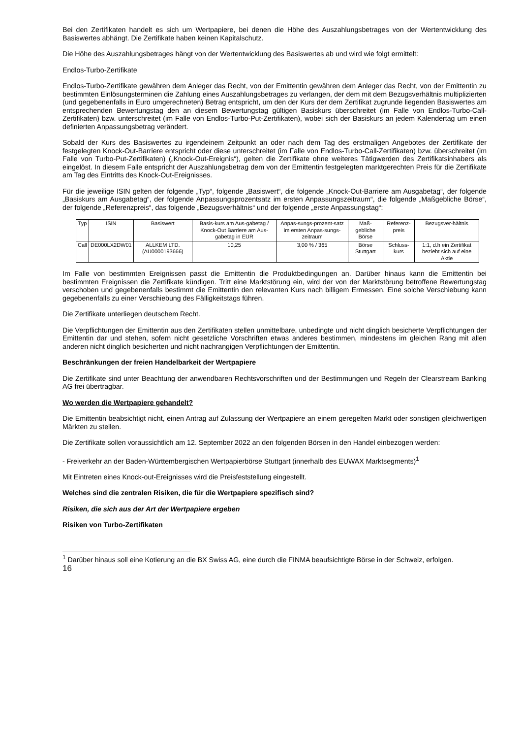Bei den Zertifikaten handelt es sich um Wertpapiere, bei denen die Höhe des Auszahlungsbetrages von der Wertentwicklung des Basiswertes abhängt. Die Zertifikate haben keinen Kapitalschutz.
Die Höhe des Auszahlungsbetrages hängt von der Wertentwicklung des Basiswertes ab und wird wie folgt ermittelt:
Endlos-Turbo-Zertifikate
Endlos-Turbo-Zertifikate gewähren dem Anleger das Recht, von der Emittentin gewähren dem Anleger das Recht, von der Emittentin zu bestimmten Einlösungsterminen die Zahlung eines Auszahlungsbetrages zu verlangen, der dem mit dem Bezugsverhältnis multiplizierten (und gegebenenfalls in Euro umgerechneten) Betrag entspricht, um den der Kurs der dem Zertifikat zugrunde liegenden Basiswertes am entsprechenden Bewertungstag den an diesem Bewertungstag gültigen Basiskurs überschreitet (im Falle von Endlos-Turbo-Call-Zertifikaten) bzw. unterschreitet (im Falle von Endlos-Turbo-Put-Zertifikaten), wobei sich der Basiskurs an jedem Kalendertag um einen definierten Anpassungsbetrag verändert.
Sobald der Kurs des Basiswertes zu irgendeinem Zeitpunkt an oder nach dem Tag des erstmaligen Angebotes der Zertifikate der festgelegten Knock-Out-Barriere entspricht oder diese unterschreitet (im Falle von Endlos-Turbo-Call-Zertifikaten) bzw. überschreitet (im Falle von Turbo-Put-Zertifikaten) („Knock-Out-Ereignis“), gelten die Zertifikate ohne weiteres Tätigwerden des Zertifikatsinhabers als eingelöst. In diesem Falle entspricht der Auszahlungsbetrag dem von der Emittentin festgelegten marktgerechten Preis für die Zertifikate am Tag des Eintritts des Knock-Out-Ereignisses.
Für die jeweilige ISIN gelten der folgende „Typ“, folgende „Basiswert“, die folgende „Knock-Out-Barriere am Ausgabetag“, der folgende „Basiskurs am Ausgabetag“, der folgende Anpassungsprozentsatz im ersten Anpassungszeitraum“, die folgende „Maßgebliche Börse“, der folgende „Referenzpreis“, das folgende „Bezugsverhältnis“ und der folgende „erste Anpassungstag“:
| Typ | ISIN | Basiswert | Basis-kurs am Aus-gabetag / Knock-Out Barriere am Aus-gabetag in EUR | Anpas-sungs-prozent-satz im ersten Anpas-sungs-zeitraum | Maß-gebliche Börse | Referenz-preis | Bezugsver-hältnis |
| --- | --- | --- | --- | --- | --- | --- | --- |
| Call | DE000LX2DW01 | ALLKEM LTD. (AU0000193666) | 10,25 | 3,00 % / 365 | Börse Stuttgart | Schluss-kurs | 1:1, d.h ein Zertifikat bezieht sich auf eine Aktie |
Im Falle von bestimmten Ereignissen passt die Emittentin die Produktbedingungen an. Darüber hinaus kann die Emittentin bei bestimmten Ereignissen die Zertifikate kündigen. Tritt eine Marktstörung ein, wird der von der Marktstörung betroffene Bewertungstag verschoben und gegebenenfalls bestimmt die Emittentin den relevanten Kurs nach billigem Ermessen. Eine solche Verschiebung kann gegebenenfalls zu einer Verschiebung des Fälligkeitstags führen.
Die Zertifikate unterliegen deutschem Recht.
Die Verpflichtungen der Emittentin aus den Zertifikaten stellen unmittelbare, unbedingte und nicht dinglich besicherte Verpflichtungen der Emittentin dar und stehen, sofern nicht gesetzliche Vorschriften etwas anderes bestimmen, mindestens im gleichen Rang mit allen anderen nicht dinglich besicherten und nicht nachrangigen Verpflichtungen der Emittentin.
Beschränkungen der freien Handelbarkeit der Wertpapiere
Die Zertifikate sind unter Beachtung der anwendbaren Rechtsvorschriften und der Bestimmungen und Regeln der Clearstream Banking AG frei übertragbar.
Wo werden die Wertpapiere gehandelt?
Die Emittentin beabsichtigt nicht, einen Antrag auf Zulassung der Wertpapiere an einem geregelten Markt oder sonstigen gleichwertigen Märkten zu stellen.
Die Zertifikate sollen voraussichtlich am 12. September 2022 an den folgenden Börsen in den Handel einbezogen werden:
- Freiverkehr an der Baden-Württembergischen Wertpapierbörse Stuttgart (innerhalb des EUWAX Marktsegments)<sup>1</sup>
Mit Eintreten eines Knock-out-Ereignisses wird die Preisfeststellung eingestellt.
Welches sind die zentralen Risiken, die für die Wertpapiere spezifisch sind?
Risiken, die sich aus der Art der Wertpapiere ergeben
Risiken von Turbo-Zertifikaten
<sup>1</sup> Darüber hinaus soll eine Kotierung an die BX Swiss AG, eine durch die FINMA beaufsichtigte Börse in der Schweiz, erfolgen.
16